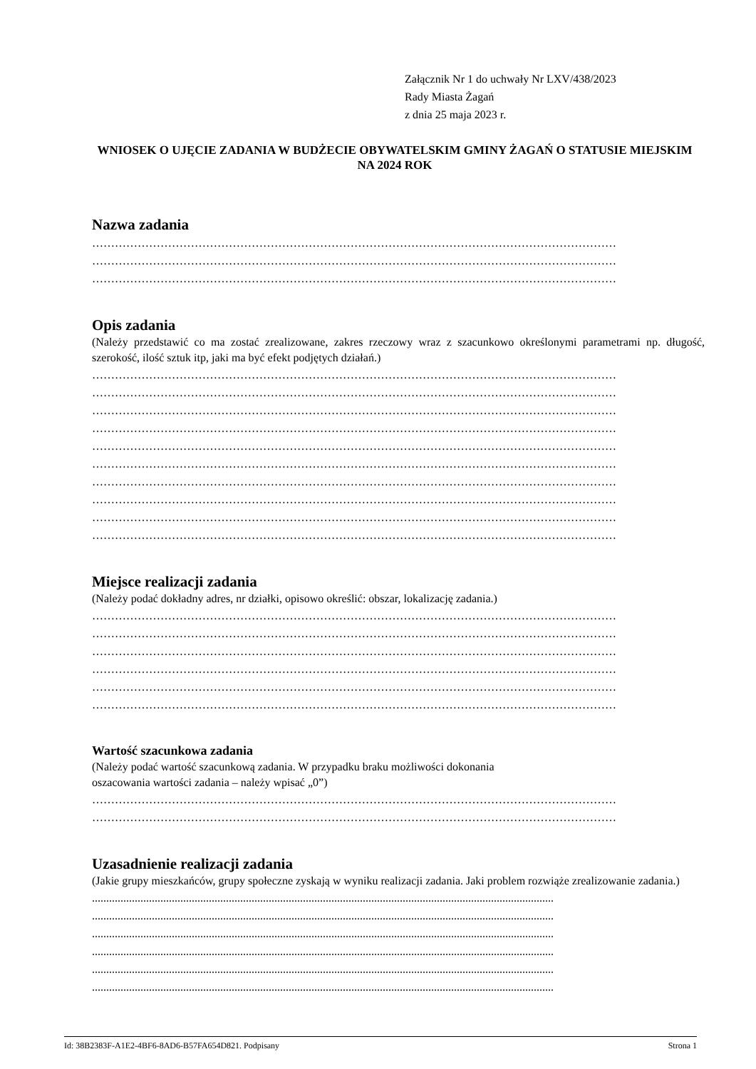Załącznik Nr 1 do uchwały Nr LXV/438/2023
Rady Miasta Żagań
z dnia 25 maja 2023 r.
WNIOSEK O UJĘCIE ZADANIA W BUDŻECIE OBYWATELSKIM GMINY ŻAGAŃ O STATUSIE MIEJSKIM NA 2024 ROK
Nazwa zadania
…………………………………………………………………………………………………………………………
…………………………………………………………………………………………………………………………
…………………………………………………………………………………………………………………………
Opis zadania
(Należy przedstawić co ma zostać zrealizowane, zakres rzeczowy wraz z szacunkowo określonymi parametrami np. długość, szerokość, ilość sztuk itp, jaki ma być efekt podjętych działań.)
…………………………………………………………………………………………………………………………
…………………………………………………………………………………………………………………………
…………………………………………………………………………………………………………………………
…………………………………………………………………………………………………………………………
…………………………………………………………………………………………………………………………
…………………………………………………………………………………………………………………………
…………………………………………………………………………………………………………………………
…………………………………………………………………………………………………………………………
…………………………………………………………………………………………………………………………
…………………………………………………………………………………………………………………………
Miejsce realizacji zadania
(Należy podać dokładny adres, nr działki, opisowo określić: obszar, lokalizację zadania.)
…………………………………………………………………………………………………………………………
…………………………………………………………………………………………………………………………
…………………………………………………………………………………………………………………………
…………………………………………………………………………………………………………………………
…………………………………………………………………………………………………………………………
…………………………………………………………………………………………………………………………
Wartość szacunkowa zadania
(Należy podać wartość szacunkową zadania. W przypadku braku możliwości dokonania
oszacowania wartości zadania – należy wpisać „0”)
…………………………………………………………………………………………………………………………
…………………………………………………………………………………………………………………………
Uzasadnienie realizacji zadania
(Jakie grupy mieszkańców, grupy społeczne zyskają w wyniku realizacji zadania. Jaki problem rozwiąże zrealizowanie zadania.)
..................................................................................................................................................................
..................................................................................................................................................................
..................................................................................................................................................................
..................................................................................................................................................................
..................................................................................................................................................................
..................................................................................................................................................................
Id: 38B2383F-A1E2-4BF6-8AD6-B57FA654D821. Podpisany Strona 1